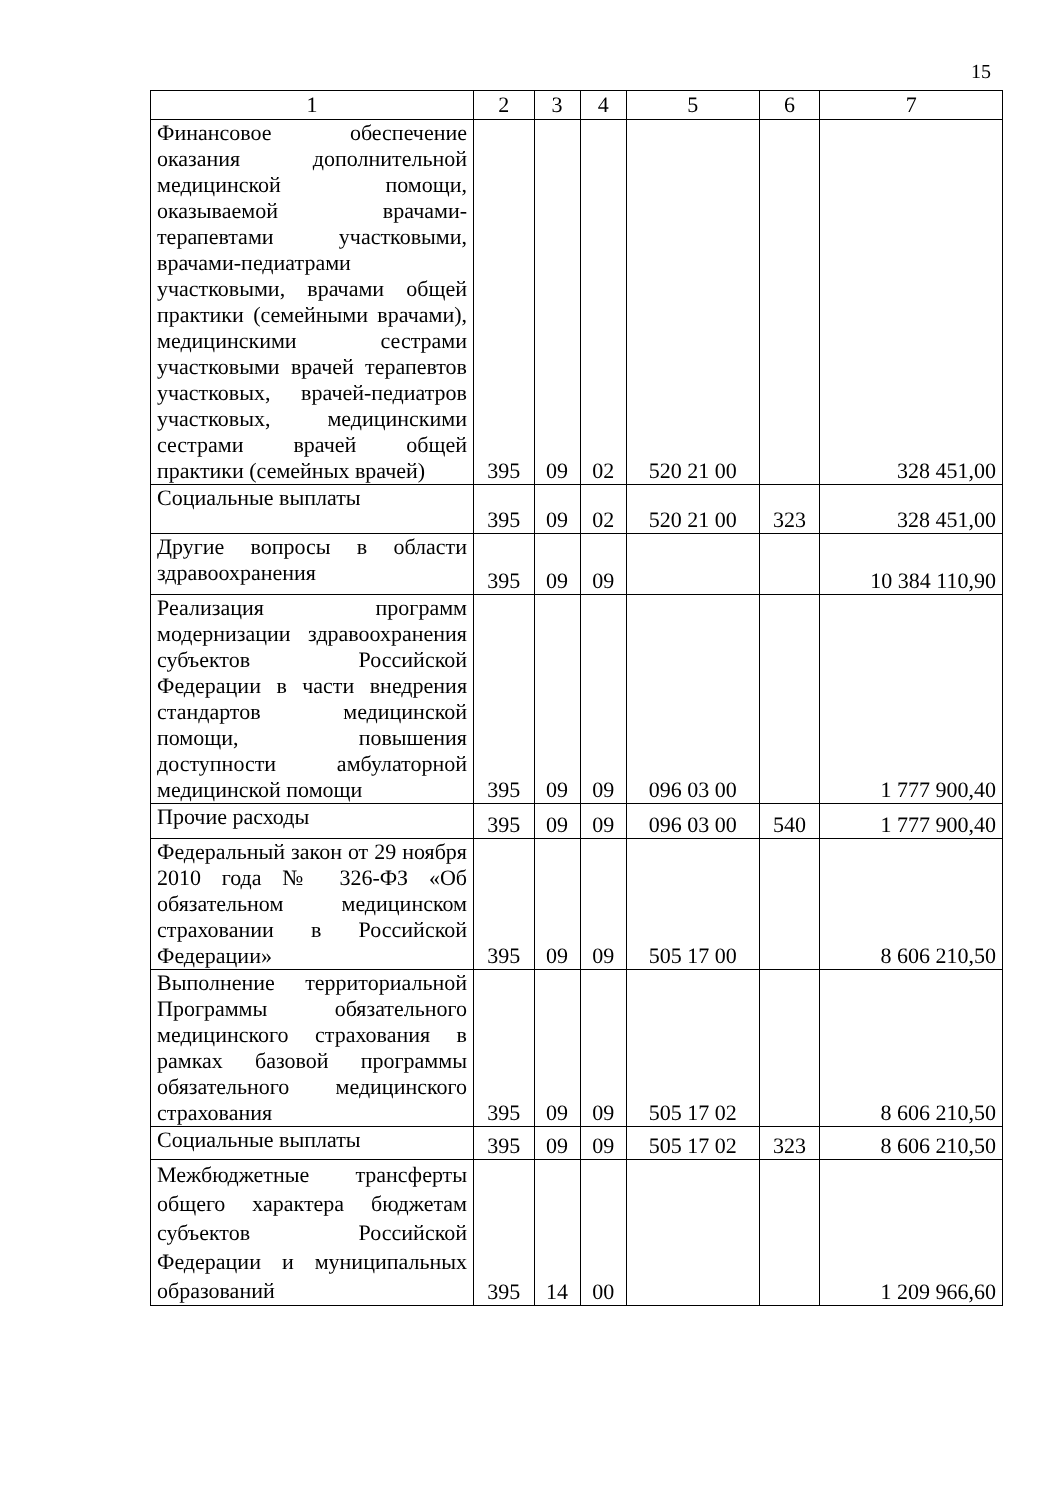15
| 1 | 2 | 3 | 4 | 5 | 6 | 7 |
| --- | --- | --- | --- | --- | --- | --- |
| Финансовое обеспечение оказания дополнительной медицинской помощи, оказываемой врачами-терапевтами участковыми, врачами-педиатрами участковыми, врачами общей практики (семейными врачами), медицинскими сестрами участковыми врачей терапевтов участковых, врачей-педиатров участковых, медицинскими сестрами врачей общей практики (семейных врачей) | 395 | 09 | 02 | 520 21 00 | | 328 451,00 |
| Социальные выплаты | 395 | 09 | 02 | 520 21 00 | 323 | 328 451,00 |
| Другие вопросы в области здравоохранения | 395 | 09 | 09 | | | 10 384 110,90 |
| Реализация программ модернизации здравоохранения субъектов Российской Федерации в части внедрения стандартов медицинской помощи, повышения доступности амбулаторной медицинской помощи | 395 | 09 | 09 | 096 03 00 | | 1 777 900,40 |
| Прочие расходы | 395 | 09 | 09 | 096 03 00 | 540 | 1 777 900,40 |
| Федеральный закон от 29 ноября 2010 года № 326-ФЗ «Об обязательном медицинском страховании в Российской Федерации» | 395 | 09 | 09 | 505 17 00 | | 8 606 210,50 |
| Выполнение территориальной Программы обязательного медицинского страхования в рамках базовой программы обязательного медицинского страхования | 395 | 09 | 09 | 505 17 02 | | 8 606 210,50 |
| Социальные выплаты | 395 | 09 | 09 | 505 17 02 | 323 | 8 606 210,50 |
| Межбюджетные трансферты общего характера бюджетам субъектов Российской Федерации и муниципальных образований | 395 | 14 | 00 | | | 1 209 966,60 |